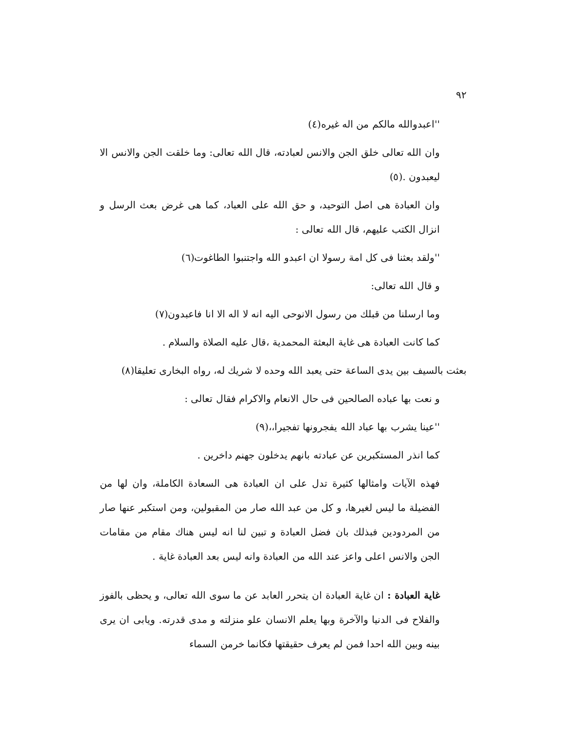٩٢
''اعبدوالله مالكم من اله غيره(٤)
وان الله تعالى خلق الجن والانس لعبادته، قال الله تعالى: وما خلقت الجن والانس الا ليعبدون .(٥)
وان العبادة هى اصل التوحيد، و حق الله على العباد، كما هى غرض بعث الرسل و انزال الكتب عليهم، قال الله تعالى :
''ولقد بعثنا فى كل امة رسولا ان اعبدو الله واجتنبوا الطاغوت(٦)
و قال الله تعالى:
وما ارسلنا من قبلك من رسول الانوحى اليه انه لا اله الا انا فاعبدون(٧)
كما كانت العبادة هى غاية البعثة المحمدية ،قال عليه الصلاة والسلام .
بعثت بالسيف بين يدى الساعة حتى يعبد الله وحده لا شريك له، رواه البخارى تعليقا(٨)
و نعت بها عباده الصالحين فى حال الانعام والاكرام فقال تعالى :
''عينا يشرب بها عباد الله يفجرونها تفجيرا،،(٩)
كما انذر المستكبرين عن عبادته بانهم يدخلون جهنم داخرين .
فهذه الآيات وامثالها كثيرة تدل على ان العبادة هى السعادة الكاملة، وان لها من الفضيلة ما ليس لغيرها، و كل من عبد الله صار من المقبولين، ومن استكبر عنها صار من المردودين فبذلك بان فضل العبادة و تبين لنا انه ليس هناك مقام من مقامات الجن والانس اعلى واعز عند الله من العبادة وانه ليس بعد العبادة غاية .
غاية العبادة : ان غاية العبادة ان يتحرر العابد عن ما سوى الله تعالى، و يحظى بالفوز والفلاح فى الدنيا والآخرة وبها يعلم الانسان علو منزلته و مدى قدرته. ويابى ان يرى بينه وبين الله احدا فمن لم يعرف حقيقتها فكانما خرمن السماء